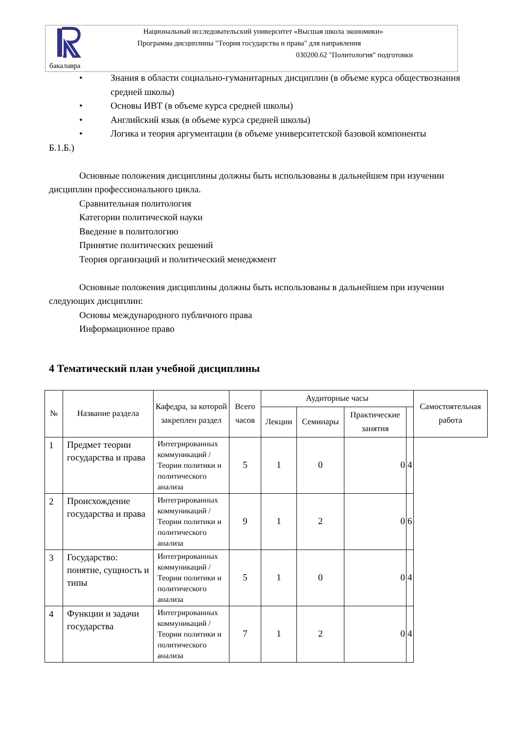Национальный исследовательский университет «Высшая школа экономики»
Программа дисциплины "Теория государства и права" для направления
030200.62 "Политология" подготовки
бакалавра
• Знания в области социально-гуманитарных дисциплин (в объеме курса обществознания средней школы)
• Основы ИВТ (в объеме курса средней школы)
• Английский язык (в объеме курса средней школы)
• Логика и теория аргументации (в объеме университетской базовой компоненты
Б.1.Б.)
Основные положения дисциплины должны быть использованы в дальнейшем при изучении дисциплин профессионального цикла.
Сравнительная политология
Категории политической науки
Введение в политологию
Принятие политических решений
Теория организаций и политический менеджмент
Основные положения дисциплины должны быть использованы в дальнейшем при изучении следующих дисциплин:
Основы международного публичного права
Информационное право
4 Тематический план учебной дисциплины
| № | Название раздела | Кафедра, за которой закреплен раздел | Всего часов | Аудиторные часы | | | | Самостоятельная работа |
| --- | --- | --- | --- | --- | --- | --- | --- | --- |
| | | | | Лекции | Семинары | Практические занятия | | |
| 1 | Предмет теории государства и права | Интегрированных коммуникаций / Теории политики и политического анализа | 5 | 1 | 0 | 0 | 4 | |
| 2 | Происхождение государства и права | Интегрированных коммуникаций / Теории политики и политического анализа | 9 | 1 | 2 | 0 | 6 | |
| 3 | Государство: понятие, сущность и типы | Интегрированных коммуникаций / Теории политики и политического анализа | 5 | 1 | 0 | 0 | 4 | |
| 4 | Функции и задачи государства | Интегрированных коммуникаций / Теории политики и политического анализа | 7 | 1 | 2 | 0 | 4 | |